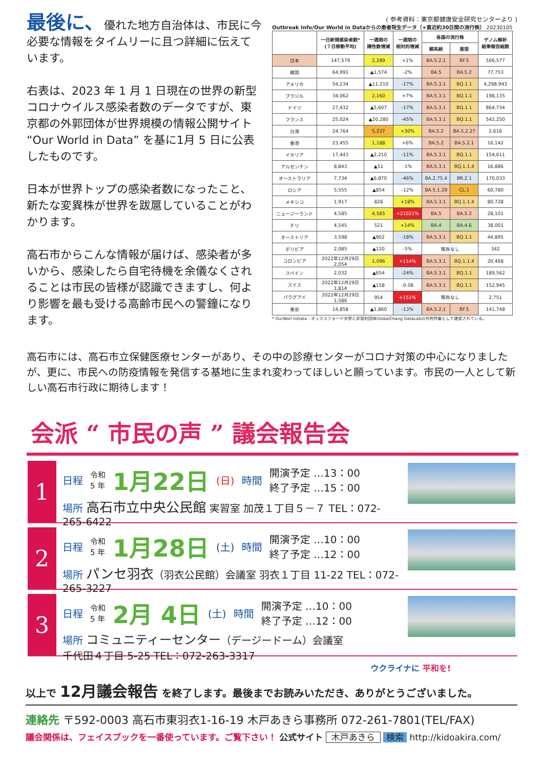最後に、優れた地方自治体は、市民に今必要な情報をタイムリーに且つ詳細に伝えています。
右表は、2023 年 1 月 1 日現在の世界の新型コロナウイルス感染者数のデータですが、東京都の外郭団体が世界規模の情報公開サイト “Our World in Data” を基に1月 5 日に公表したものです。
日本が世界トップの感染者数になったこと、新たな変異株が世界を跋扈していることがわかります。
高石市からこんな情報が届けば、感染者が多いから、感染したら自宅待機を余儀なくされることは市民の皆様が認識できますし、何より影響を最も受ける高齢市民への警鐘になります。
( 参考資料：東京都健康安全研究センターより )
Outbreak Info/Our World in Dataからの患者発生データ（+直近約30日間の流行株） 20230105
| | 一日新規感染者数* (７日移動平均) | 一週間の 陽性数増減 | 一週間の 相対的増減 | 各国の流行株 | | ゲノム解析 結果報告総数 |
| --- | --- | --- | --- | --- | --- | --- |
| | | | | 親系統 | 亜型 | |
| 日本 | 147,579 | 2,289 | +1% | BA.5.2.1 | BF.5 | 506,577 |
| 韓国 | 64,991 | ▲1,574 | -2% | BA.5 | BA.5.2 | 77,753 |
| アメリカ | 54,234 | ▲11,210 | -17% | BA.5.3.1 | BQ.1.1 | 4,298,943 |
| ブラジル | 34,062 | 2,160 | +7% | BA.5.3.1 | BQ.1.1 | 198,135 |
| ドイツ | 27,432 | ▲5,607 | -17% | BA.5.3.1 | BQ.1.1 | 864,734 |
| フランス | 25,024 | ▲20,280 | -45% | BA.5.3.1 | BQ.1.1 | 542,250 |
| 台湾 | 24,764 | 5,237 | +30% | BA.5.2 | BA.5.2.27 | 2,616 |
| 香港 | 23,455 | 1,188 | +6% | BA.5.2 | BA.5.2.1 | 16,142 |
| イタリア | 17,443 | ▲2,210 | -11% | BA.5.3.1 | BQ.1.1 | 154,611 |
| アルゼンチン | 8,843 | ▲51 | -1% | BA.5.3.1 | BQ.1.1.4 | 16,886 |
| オーストラリア | 7,734 | ▲6,870 | -46% | BA.2.75.4 | BR.2.1 | 170,033 |
| ロシア | 5,555 | ▲854 | -12% | BA.5.1.29 | CL.1 | 60,780 |
| メキシコ | 1,917 | 828 | +18% | BA.5.3.1 | BQ.1.1.4 | 80,728 |
| ニュージーランド | 4,585 | 4,565 | +21021% | BA.5 | BA.5.2 | 28,101 |
| チリ | 4,545 | 521 | +14% | BA.4 | BA.4.6 | 38,001 |
| オーストリア | 3,598 | ▲902 | -18% | BA.5.3.1 | BQ.1.1 | 44,895 |
| ボリビア | 2,085 | ▲120 | -5% | 報告なし | | 342 |
| コロンビア | 2022年12月29日 2,054 | 1,096 | +114% | BA.5.3.1 | BQ.1.1.4 | 20,468 |
| スペイン | 2,032 | ▲654 | -24% | BA.5.3.1 | BQ.1.1 | 189,562 |
| スイス | 2022年12月29日 1,814 | ▲158 | -0.08 | BA.5.3.1 | BQ.1.1 | 152,945 |
| パラグアイ | 2022年12月29日 1,586 | 954 | +151% | 報告なし | | 2,751 |
| 東京 | 14,858 | ▲1,860 | -13% | BA.5.2.1 | BF.5 | 141,748 |
* OurWorl InData：オックスフォード大学と非営利団体GlobalChang DataLabの共同作業として運営されている。
高石市には、高石市立保健医療センターがあり、その中の診療センターがコロナ対策の中心になりましたが、更に、市民への防疫情報を発信する基地に生まれ変わってほしいと願っています。市民の一人として新しい高石市行政に期待します！
会派 “ 市民の声 ” 議会報告会
1
日程 令和
5 年 1月22日 (日) 時間 開演予定 …13：00
終了予定 …15：00
場所 高石市立中央公民館 実習室 加茂１丁目５－７ TEL：072-265-6422
2
日程 令和
5 年 1月28日 (土) 時間 開演予定 …10：00
終了予定 …12：00
場所 パンセ羽衣（羽衣公民館）会議室 羽衣１丁目 11-22 TEL：072-265-3227
3
日程 令和
5 年 2月 4日 (土) 時間 開演予定 …10：00
終了予定 …12：00
場所 コミュニティーセンター（デージードーム）会議室
千代田４丁目 5-25 TEL：072-263-3317
ウクライナに 平和を!
以上で 12月議会報告 を終了します。最後までお読みいただき、ありがとうございました。
連絡先 〒592-0003 高石市東羽衣1-16-19 木戸あきら事務所 072-261-7801(TEL/FAX)
議会関係は、フェイスブックを一番使っています。ご覧下さい！ 公式サイト 木戸あきら 検索 http://kidoakira.com/